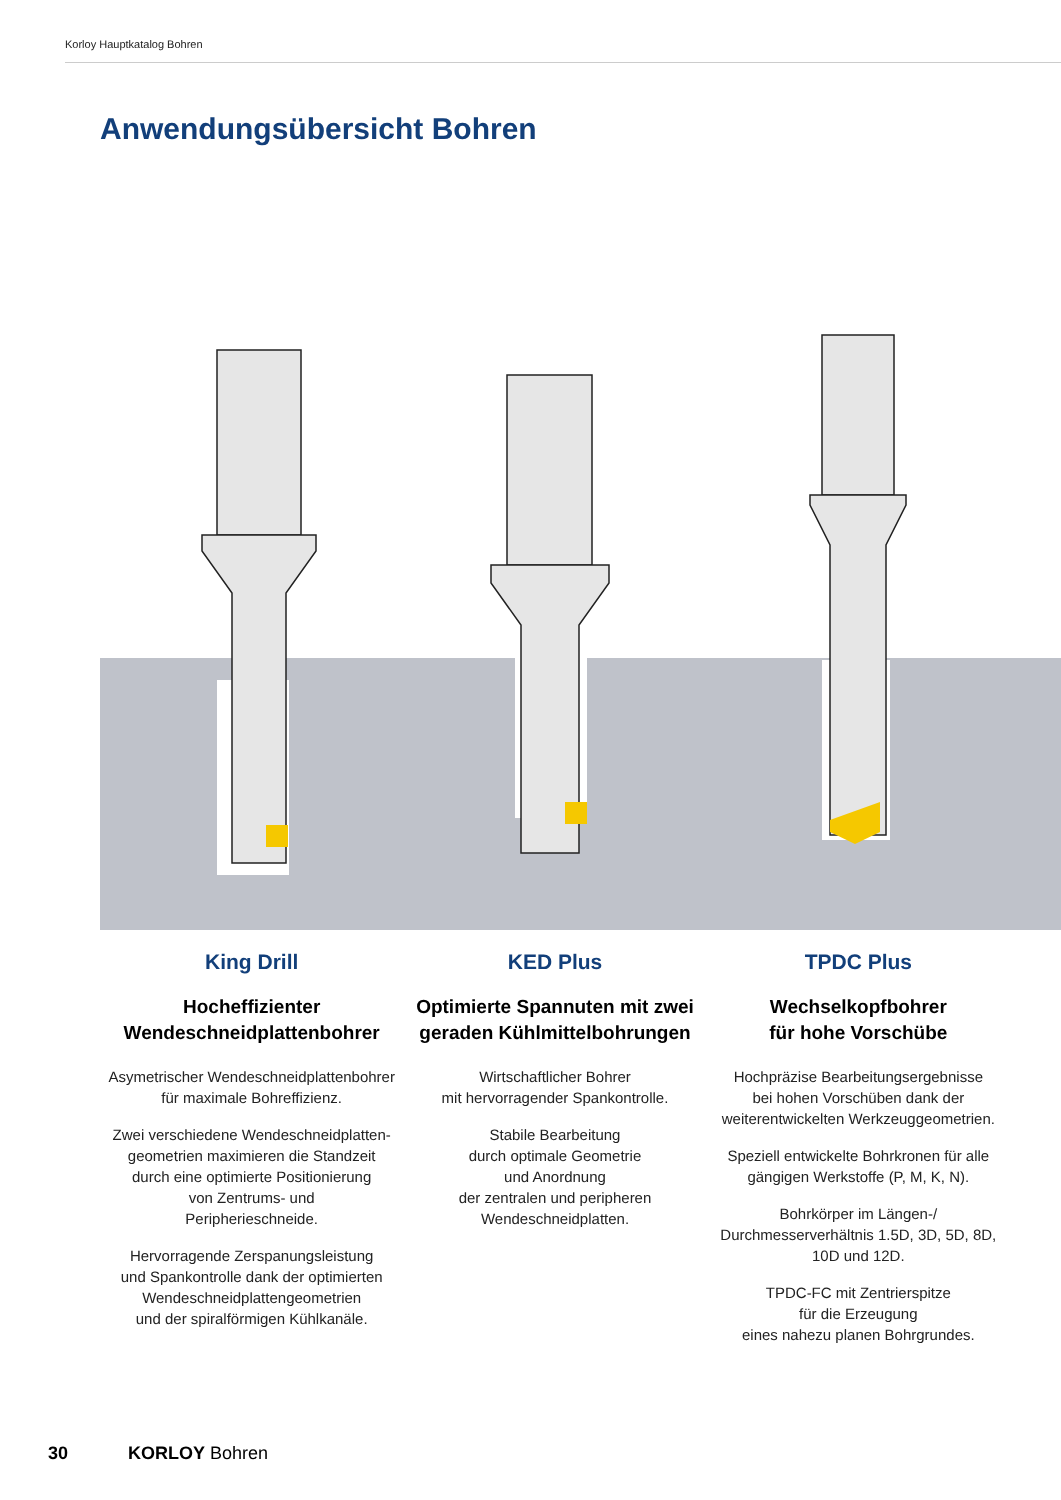Korloy Hauptkatalog Bohren
Anwendungsübersicht Bohren
King Drill
Hocheffizienter
Wendeschneidplattenbohrer
Asymetrischer Wendeschneidplattenbohrer
für maximale Bohreffizienz.
Zwei verschiedene Wendeschneidplatten-
geometrien maximieren die Standzeit
durch eine optimierte Positionierung
von Zentrums- und
Peripherieschneide.
Hervorragende Zerspanungsleistung
und Spankontrolle dank der optimierten
Wendeschneidplattengeometrien
und der spiralförmigen Kühlkanäle.
KED Plus
Optimierte Spannuten mit zwei
geraden Kühlmittelbohrungen
Wirtschaftlicher Bohrer
mit hervorragender Spankontrolle.
Stabile Bearbeitung
durch optimale Geometrie
und Anordnung
der zentralen und peripheren
Wendeschneidplatten.
TPDC Plus
Wechselkopfbohrer
für hohe Vorschübe
Hochpräzise Bearbeitungsergebnisse
bei hohen Vorschüben dank der
weiterentwickelten Werkzeuggeometrien.
Speziell entwickelte Bohrkronen für alle
gängigen Werkstoffe (P, M, K, N).
Bohrkörper im Längen-/
Durchmesserverhältnis 1.5D, 3D, 5D, 8D,
10D und 12D.
TPDC-FC mit Zentrierspitze
für die Erzeugung
eines nahezu planen Bohrgrundes.
30 KORLOY Bohren